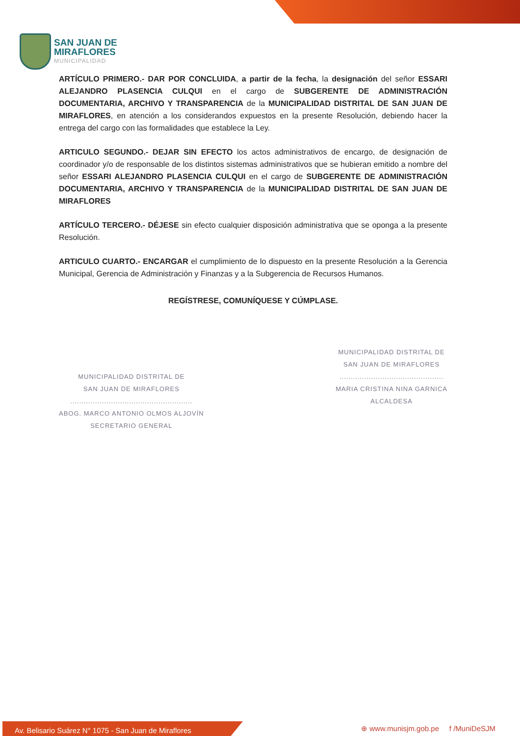SAN JUAN DE
MIRAFLORES
MUNICIPALIDAD
ARTÍCULO PRIMERO.- DAR POR CONCLUIDA, a partir de la fecha, la designación del señor ESSARI ALEJANDRO PLASENCIA CULQUI en el cargo de SUBGERENTE DE ADMINISTRACIÓN DOCUMENTARIA, ARCHIVO Y TRANSPARENCIA de la MUNICIPALIDAD DISTRITAL DE SAN JUAN DE MIRAFLORES, en atención a los considerandos expuestos en la presente Resolución, debiendo hacer la entrega del cargo con las formalidades que establece la Ley.
ARTICULO SEGUNDO.- DEJAR SIN EFECTO los actos administrativos de encargo, de designación de coordinador y/o de responsable de los distintos sistemas administrativos que se hubieran emitido a nombre del señor ESSARI ALEJANDRO PLASENCIA CULQUI en el cargo de SUBGERENTE DE ADMINISTRACIÓN DOCUMENTARIA, ARCHIVO Y TRANSPARENCIA de la MUNICIPALIDAD DISTRITAL DE SAN JUAN DE MIRAFLORES
ARTÍCULO TERCERO.- DÉJESE sin efecto cualquier disposición administrativa que se oponga a la presente Resolución.
ARTICULO CUARTO.- ENCARGAR el cumplimiento de lo dispuesto en la presente Resolución a la Gerencia Municipal, Gerencia de Administración y Finanzas y a la Subgerencia de Recursos Humanos.
REGÍSTRESE, COMUNÍQUESE Y CÚMPLASE.
MUNICIPALIDAD DISTRITAL DE
SAN JUAN DE MIRAFLORES
......................................................
ABOG. MARCO ANTONIO OLMOS ALJOVÍN
SECRETARIO GENERAL
MUNICIPALIDAD DISTRITAL DE
SAN JUAN DE MIRAFLORES
..............................................
MARIA CRISTINA NINA GARNICA
ALCALDESA
Av. Belisario Suárez N° 1075 - San Juan de Miraflores
⊕ www.munisjm.gob.pe f /MuniDeSJM